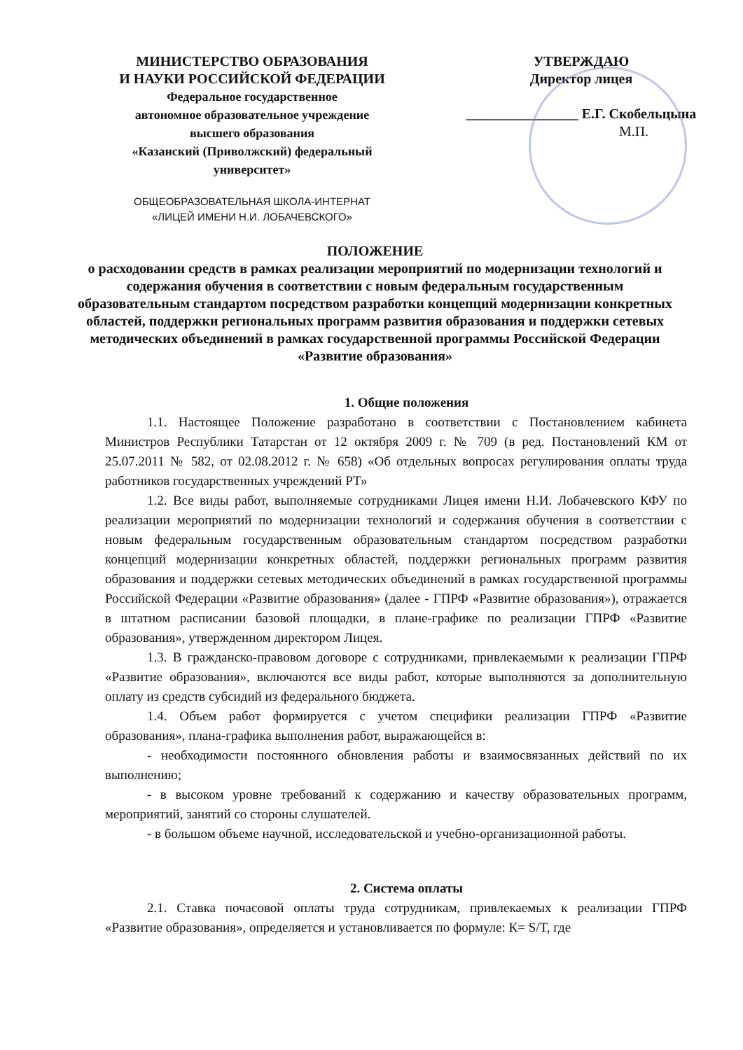МИНИСТЕРСТВО ОБРАЗОВАНИЯ
И НАУКИ РОССИЙСКОЙ ФЕДЕРАЦИИ
Федеральное государственное
автономное образовательное учреждение
высшего образования
«Казанский (Приволжский) федеральный
университет»
ОБЩЕОБРАЗОВАТЕЛЬНАЯ ШКОЛА-ИНТЕРНАТ
«ЛИЦЕЙ ИМЕНИ Н.И. ЛОБАЧЕВСКОГО»
УТВЕРЖДАЮ
Директор лицея
________________ Е.Г. Скобельцына
М.П.
ПОЛОЖЕНИЕ
о расходовании средств в рамках реализации мероприятий по модернизации технологий и содержания обучения в соответствии с новым федеральным государственным образовательным стандартом посредством разработки концепций модернизации конкретных областей, поддержки региональных программ развития образования и поддержки сетевых методических объединений в рамках государственной программы Российской Федерации «Развитие образования»
1. Общие положения
1.1. Настоящее Положение разработано в соответствии с Постановлением кабинета Министров Республики Татарстан от 12 октября 2009 г. № 709 (в ред. Постановлений КМ от 25.07.2011 № 582, от 02.08.2012 г. № 658) «Об отдельных вопросах регулирования оплаты труда работников государственных учреждений РТ»
1.2. Все виды работ, выполняемые сотрудниками Лицея имени Н.И. Лобачевского КФУ по реализации мероприятий по модернизации технологий и содержания обучения в соответствии с новым федеральным государственным образовательным стандартом посредством разработки концепций модернизации конкретных областей, поддержки региональных программ развития образования и поддержки сетевых методических объединений в рамках государственной программы Российской Федерации «Развитие образования» (далее - ГПРФ «Развитие образования»), отражается в штатном расписании базовой площадки, в плане-графике по реализации ГПРФ «Развитие образования», утвержденном директором Лицея.
1.3. В гражданско-правовом договоре с сотрудниками, привлекаемыми к реализации ГПРФ «Развитие образования», включаются все виды работ, которые выполняются за дополнительную оплату из средств субсидий из федерального бюджета.
1.4. Объем работ формируется с учетом специфики реализации ГПРФ «Развитие образования», плана-графика выполнения работ, выражающейся в:
- необходимости постоянного обновления работы и взаимосвязанных действий по их выполнению;
- в высоком уровне требований к содержанию и качеству образовательных программ, мероприятий, занятий со стороны слушателей.
- в большом объеме научной, исследовательской и учебно-организационной работы.
2. Система оплаты
2.1. Ставка почасовой оплаты труда сотрудникам, привлекаемых к реализации ГПРФ «Развитие образования», определяется и установливается по формуле: К= S/T, где